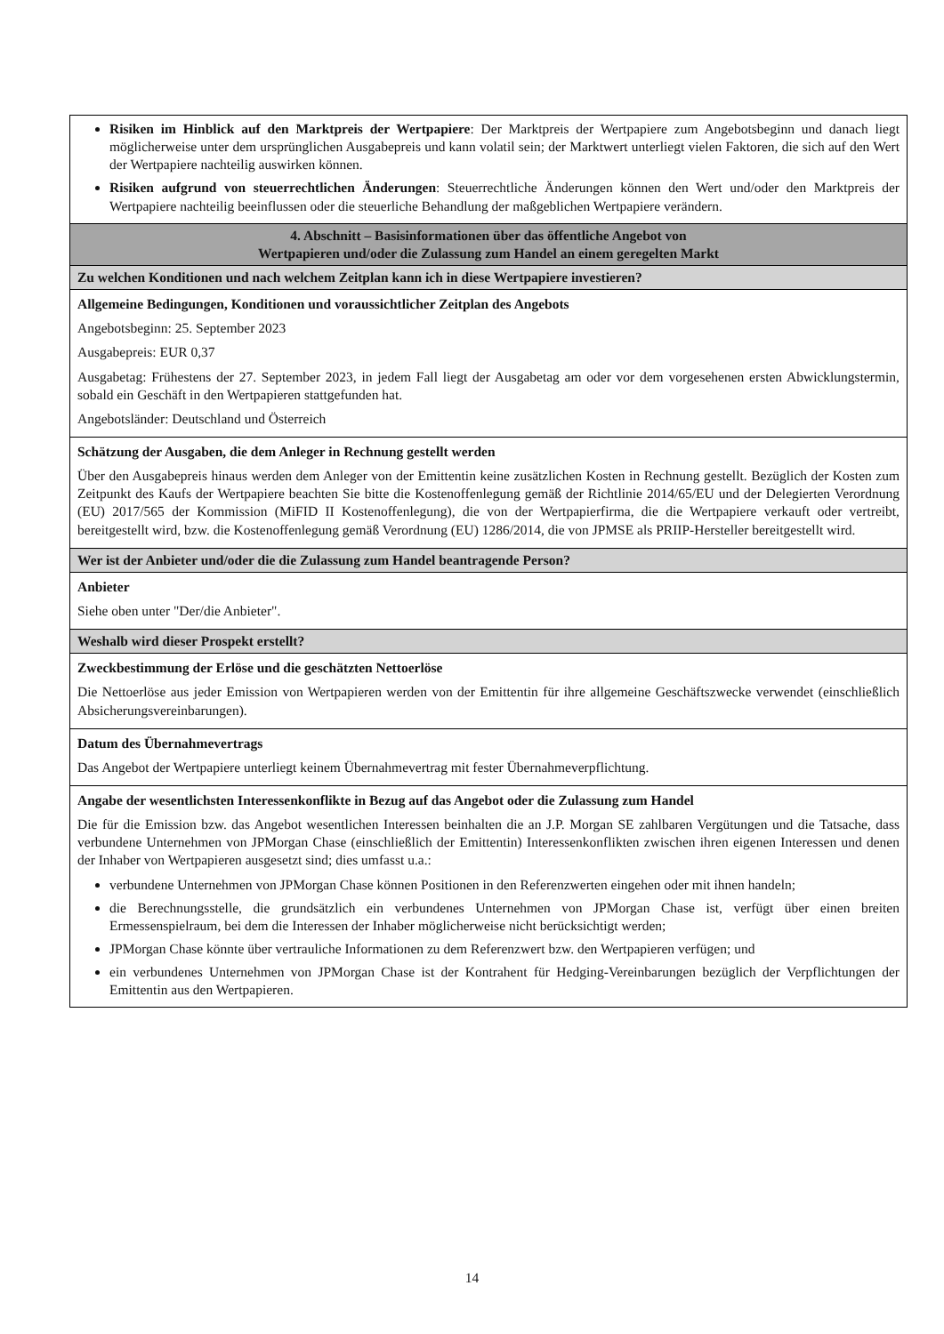| Risiken im Hinblick auf den Marktpreis der Wertpapiere : Der Marktpreis der Wertpapiere zum Angebotsbeginn und danach liegt möglicherweise unter dem ursprünglichen Ausgabepreis und kann volatil sein; der Marktwert unterliegt vielen Faktoren, die sich auf den Wert der Wertpapiere nachteilig auswirken können. Risiken aufgrund von steuerrechtlichen Änderungen : Steuerrechtliche Änderungen können den Wert und/oder den Marktpreis der Wertpapiere nachteilig beeinflussen oder die steuerliche Behandlung der maßgeblichen Wertpapiere verändern. |
| 4. Abschnitt – Basisinformationen über das öffentliche Angebot von Wertpapieren und/oder die Zulassung zum Handel an einem geregelten Markt |
| Zu welchen Konditionen und nach welchem Zeitplan kann ich in diese Wertpapiere investieren? |
| Allgemeine Bedingungen, Konditionen und voraussichtlicher Zeitplan des Angebots Angebotsbeginn: 25. September 2023 Ausgabepreis: EUR 0,37 Ausgabetag: Frühestens der 27. September 2023, in jedem Fall liegt der Ausgabetag am oder vor dem vorgesehenen ersten Abwicklungstermin, sobald ein Geschäft in den Wertpapieren stattgefunden hat. Angebotsländer: Deutschland und Österreich |
| Schätzung der Ausgaben, die dem Anleger in Rechnung gestellt werden Über den Ausgabepreis hinaus werden dem Anleger von der Emittentin keine zusätzlichen Kosten in Rechnung gestellt. Bezüglich der Kosten zum Zeitpunkt des Kaufs der Wertpapiere beachten Sie bitte die Kostenoffenlegung gemäß der Richtlinie 2014/65/EU und der Delegierten Verordnung (EU) 2017/565 der Kommission (MiFID II Kostenoffenlegung), die von der Wertpapierfirma, die die Wertpapiere verkauft oder vertreibt, bereitgestellt wird, bzw. die Kostenoffenlegung gemäß Verordnung (EU) 1286/2014, die von JPMSE als PRIIP-Hersteller bereitgestellt wird. |
| Wer ist der Anbieter und/oder die die Zulassung zum Handel beantragende Person? |
| Anbieter Siehe oben unter "Der/die Anbieter". |
| Weshalb wird dieser Prospekt erstellt? |
| Zweckbestimmung der Erlöse und die geschätzten Nettoerlöse Die Nettoerlöse aus jeder Emission von Wertpapieren werden von der Emittentin für ihre allgemeine Geschäftszwecke verwendet (einschließlich Absicherungsvereinbarungen). |
| Datum des Übernahmevertrags Das Angebot der Wertpapiere unterliegt keinem Übernahmevertrag mit fester Übernahmeverpflichtung. |
| Angabe der wesentlichsten Interessenkonflikte in Bezug auf das Angebot oder die Zulassung zum Handel Die für die Emission bzw. das Angebot wesentlichen Interessen beinhalten die an J.P. Morgan SE zahlbaren Vergütungen und die Tatsache, dass verbundene Unternehmen von JPMorgan Chase (einschließlich der Emittentin) Interessenkonflikten zwischen ihren eigenen Interessen und denen der Inhaber von Wertpapieren ausgesetzt sind; dies umfasst u.a.: verbundene Unternehmen von JPMorgan Chase können Positionen in den Referenzwerten eingehen oder mit ihnen handeln; die Berechnungsstelle, die grundsätzlich ein verbundenes Unternehmen von JPMorgan Chase ist, verfügt über einen breiten Ermessenspielraum, bei dem die Interessen der Inhaber möglicherweise nicht berücksichtigt werden; JPMorgan Chase könnte über vertrauliche Informationen zu dem Referenzwert bzw. den Wertpapieren verfügen; und ein verbundenes Unternehmen von JPMorgan Chase ist der Kontrahent für Hedging-Vereinbarungen bezüglich der Verpflichtungen der Emittentin aus den Wertpapieren. |
14